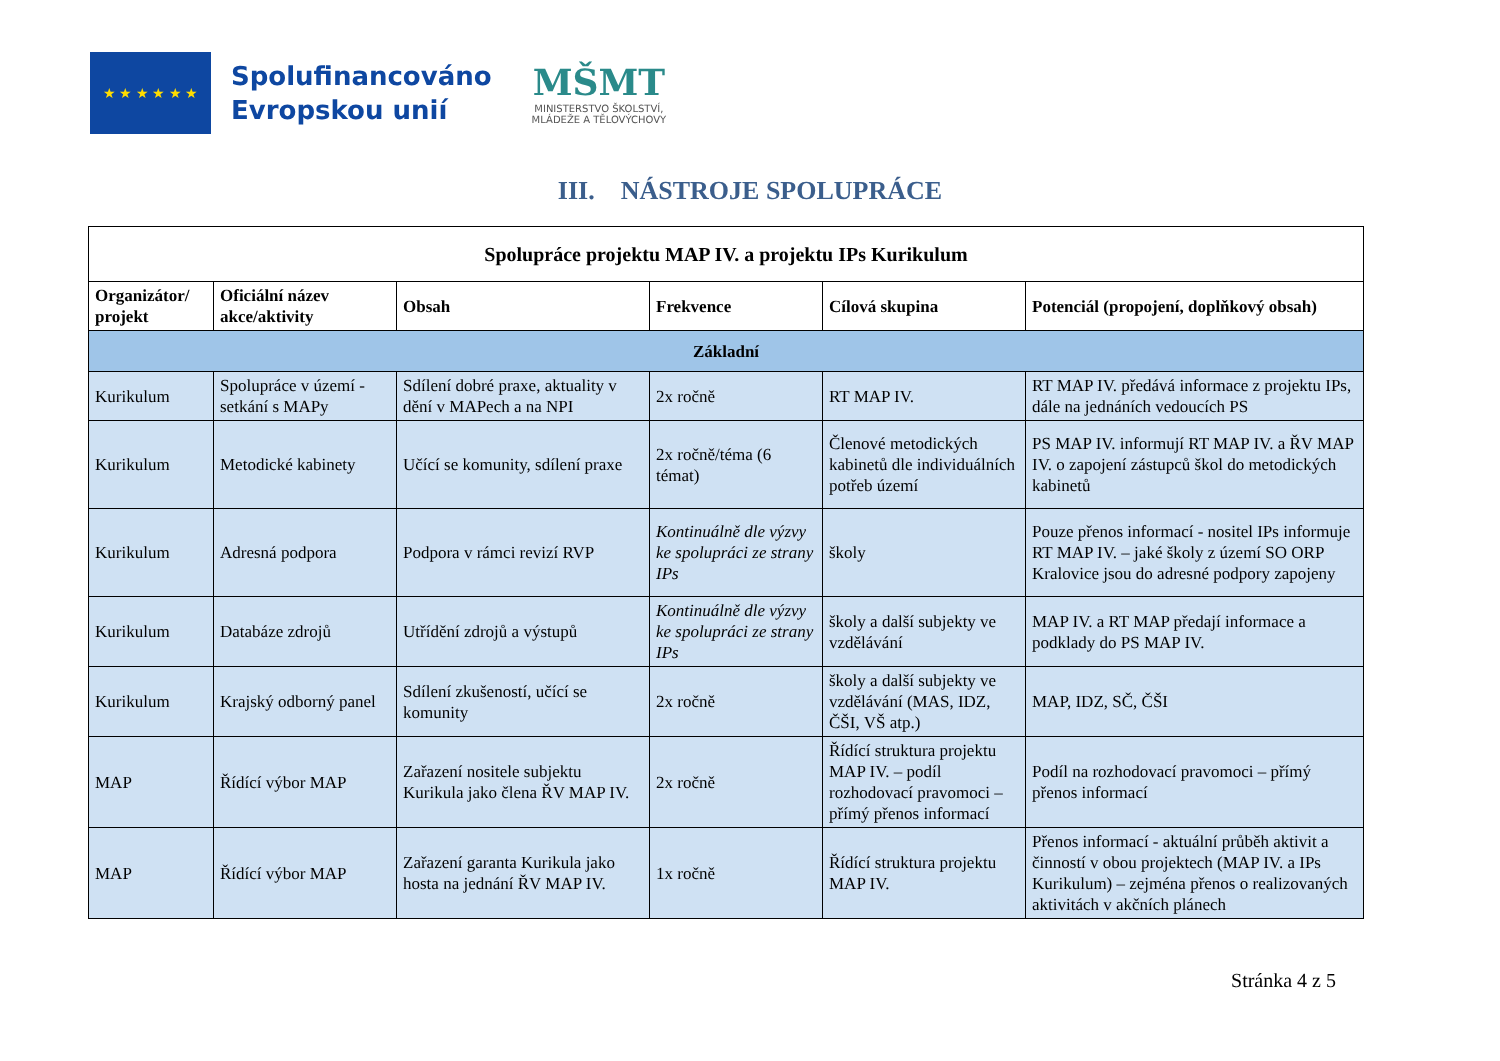★ ★ ★ ★ ★ ★
Spolufinancováno
Evropskou unií
MŠMT
MINISTERSTVO ŠKOLSTVÍ,
MLÁDEŽE A TĚLOVÝCHOVY
III. NÁSTROJE SPOLUPRÁCE
| Spolupráce projektu MAP IV. a projektu IPs Kurikulum | | | | | |
| --- | --- | --- | --- | --- | --- |
| Organizátor/ projekt | Oficiální název akce/aktivity | Obsah | Frekvence | Cílová skupina | Potenciál (propojení, doplňkový obsah) |
| Základní | | | | | |
| Kurikulum | Spolupráce v území - setkání s MAPy | Sdílení dobré praxe, aktuality v dění v MAPech a na NPI | 2x ročně | RT MAP IV. | RT MAP IV. předává informace z projektu IPs, dále na jednáních vedoucích PS |
| Kurikulum | Metodické kabinety | Učící se komunity, sdílení praxe | 2x ročně/téma (6 témat) | Členové metodických kabinetů dle individuálních potřeb území | PS MAP IV. informují RT MAP IV. a ŘV MAP IV. o zapojení zástupců škol do metodických kabinetů |
| Kurikulum | Adresná podpora | Podpora v rámci revizí RVP | Kontinuálně dle výzvy ke spolupráci ze strany IPs | školy | Pouze přenos informací - nositel IPs informuje RT MAP IV. – jaké školy z území SO ORP Kralovice jsou do adresné podpory zapojeny |
| Kurikulum | Databáze zdrojů | Utřídění zdrojů a výstupů | Kontinuálně dle výzvy ke spolupráci ze strany IPs | školy a další subjekty ve vzdělávání | MAP IV. a RT MAP předají informace a podklady do PS MAP IV. |
| Kurikulum | Krajský odborný panel | Sdílení zkušeností, učící se komunity | 2x ročně | školy a další subjekty ve vzdělávání (MAS, IDZ, ČŠI, VŠ atp.) | MAP, IDZ, SČ, ČŠI |
| MAP | Řídící výbor MAP | Zařazení nositele subjektu Kurikula jako člena ŘV MAP IV. | 2x ročně | Řídící struktura projektu MAP IV. – podíl rozhodovací pravomoci – přímý přenos informací | Podíl na rozhodovací pravomoci – přímý přenos informací |
| MAP | Řídící výbor MAP | Zařazení garanta Kurikula jako hosta na jednání ŘV MAP IV. | 1x ročně | Řídící struktura projektu MAP IV. | Přenos informací - aktuální průběh aktivit a činností v obou projektech (MAP IV. a IPs Kurikulum) – zejména přenos o realizovaných aktivitách v akčních plánech |
Stránka 4 z 5